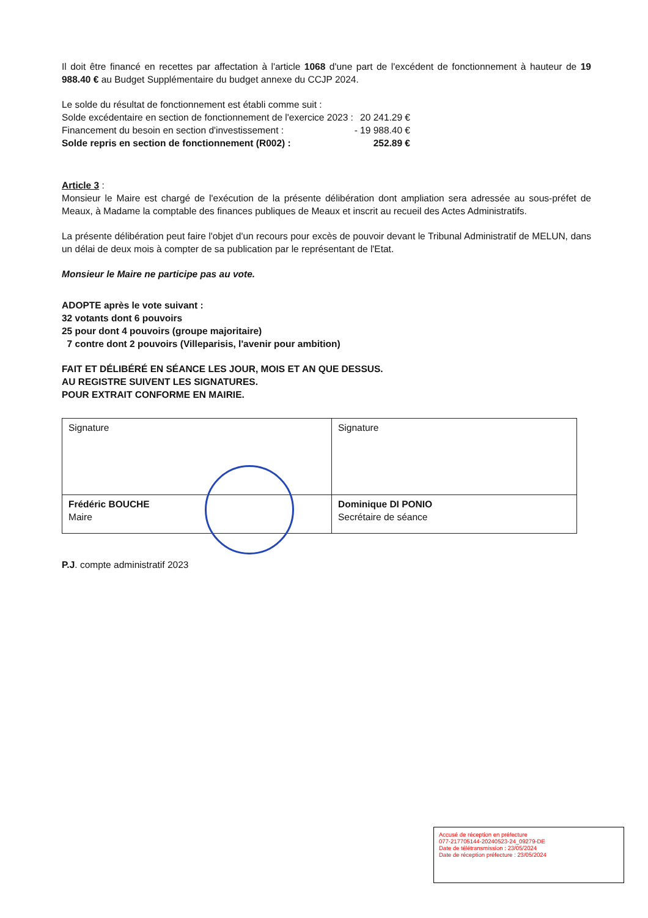Il doit être financé en recettes par affectation à l'article 1068 d'une part de l'excédent de fonctionnement à hauteur de 19 988.40 € au Budget Supplémentaire du budget annexe du CCJP 2024.
Le solde du résultat de fonctionnement est établi comme suit :
| Solde excédentaire en section de fonctionnement de l'exercice 2023 : | 20 241.29 € |
| Financement du besoin en section d'investissement : | - 19 988.40 € |
| Solde repris en section de fonctionnement (R002) : | 252.89 € |
Article 3 :
Monsieur le Maire est chargé de l'exécution de la présente délibération dont ampliation sera adressée au sous-préfet de Meaux, à Madame la comptable des finances publiques de Meaux et inscrit au recueil des Actes Administratifs.
La présente délibération peut faire l'objet d'un recours pour excès de pouvoir devant le Tribunal Administratif de MELUN, dans un délai de deux mois à compter de sa publication par le représentant de l'Etat.
Monsieur le Maire ne participe pas au vote.
ADOPTE après le vote suivant :
32 votants dont 6 pouvoirs
25 pour dont 4 pouvoirs (groupe majoritaire)
7 contre dont 2 pouvoirs (Villeparisis, l'avenir pour ambition)
FAIT ET DÉLIBÉRÉ EN SÉANCE LES JOUR, MOIS ET AN QUE DESSUS.
AU REGISTRE SUIVENT LES SIGNATURES.
POUR EXTRAIT CONFORME EN MAIRIE.
| Signature | Signature |
| Frédéric BOUCHE Maire | Dominique DI PONIO Secrétaire de séance |
P.J. compte administratif 2023
Accusé de réception en préfecture
077-217705144-20240523-24_09279-DE
Date de télétransmission : 23/05/2024
Date de réception préfecture : 23/05/2024